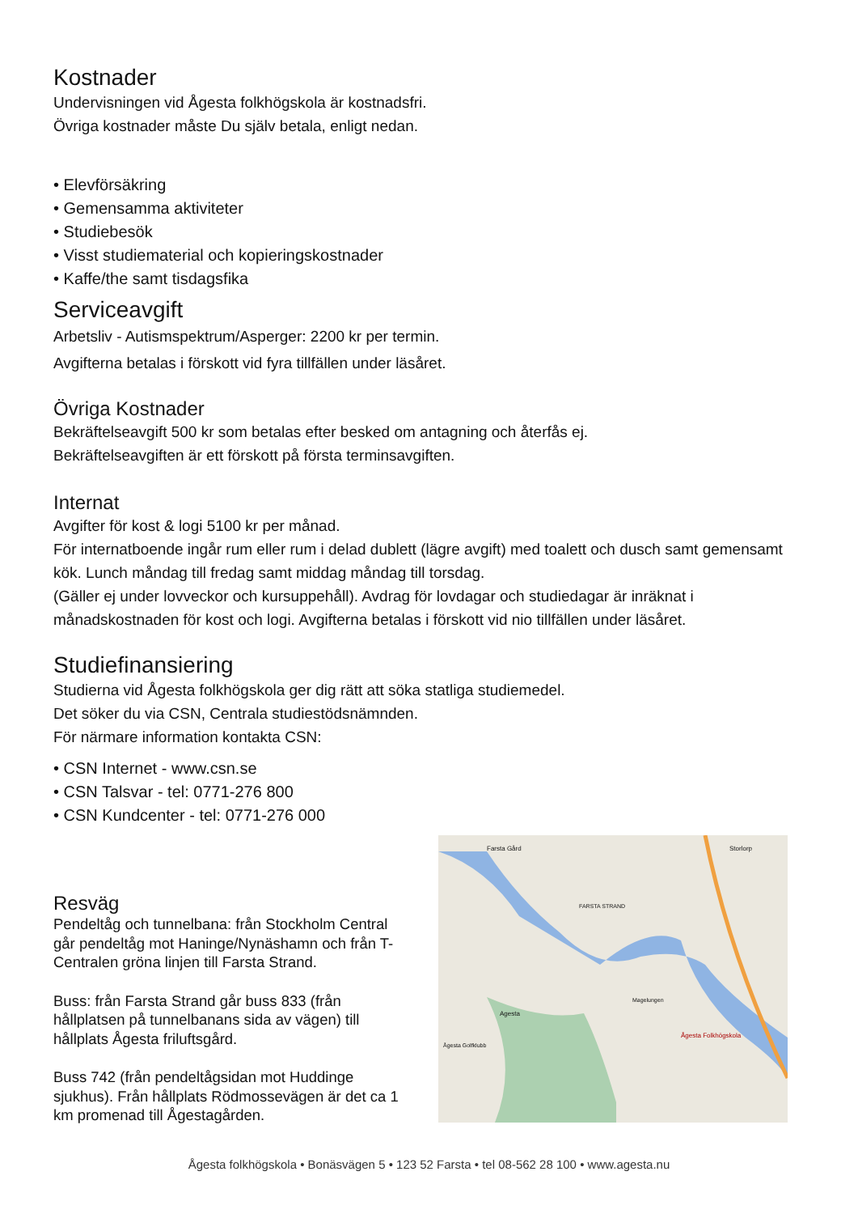Kostnader
Undervisningen vid Ågesta folkhögskola är kostnadsfri.
Övriga kostnader måste Du själv betala, enligt nedan.
• Elevförsäkring
• Gemensamma aktiviteter
• Studiebesök
• Visst studiematerial och kopieringskostnader
• Kaffe/the samt tisdagsfika
Serviceavgift
Arbetsliv - Autismspektrum/Asperger: 2200 kr per termin.
Avgifterna betalas i förskott vid fyra tillfällen under läsåret.
Övriga Kostnader
Bekräftelseavgift 500 kr som betalas efter besked om antagning och återfås ej.
Bekräftelseavgiften är ett förskott på första terminsavgiften.
Internat
Avgifter för kost & logi 5100 kr per månad.
För internatboende ingår rum eller rum i delad dublett (lägre avgift) med toalett och dusch samt gemensamt kök. Lunch måndag till fredag samt middag måndag till torsdag.
(Gäller ej under lovveckor och kursuppehåll). Avdrag för lovdagar och studiedagar är inräknat i månadskostnaden för kost och logi. Avgifterna betalas i förskott vid nio tillfällen under läsåret.
Studiefinansiering
Studierna vid Ågesta folkhögskola ger dig rätt att söka statliga studiemedel.
Det söker du via CSN, Centrala studiestödsnämnden.
För närmare information kontakta CSN:
• CSN Internet - www.csn.se
• CSN Talsvar - tel: 0771-276 800
• CSN Kundcenter - tel: 0771-276 000
Resväg
Pendeltåg och tunnelbana: från Stockholm Central går pendeltåg mot Haninge/Nynäshamn och från T-Centralen gröna linjen till Farsta Strand.
Buss: från Farsta Strand går buss 833 (från hållplatsen på tunnelbanans sida av vägen) till hållplats Ågesta friluftsgård.
Buss 742 (från pendeltågsidan mot Huddinge sjukhus). Från hållplats Rödmossevägen är det ca 1 km promenad till Ågestagården.
Farsta Gård
FARSTA STRAND
Storlorp
Magelungen
Agesta
Ågesta Folkhögskola
Ågesta Golfklubb
Ågesta folkhögskola • Bonäsvägen 5 • 123 52 Farsta • tel 08-562 28 100 • www.agesta.nu